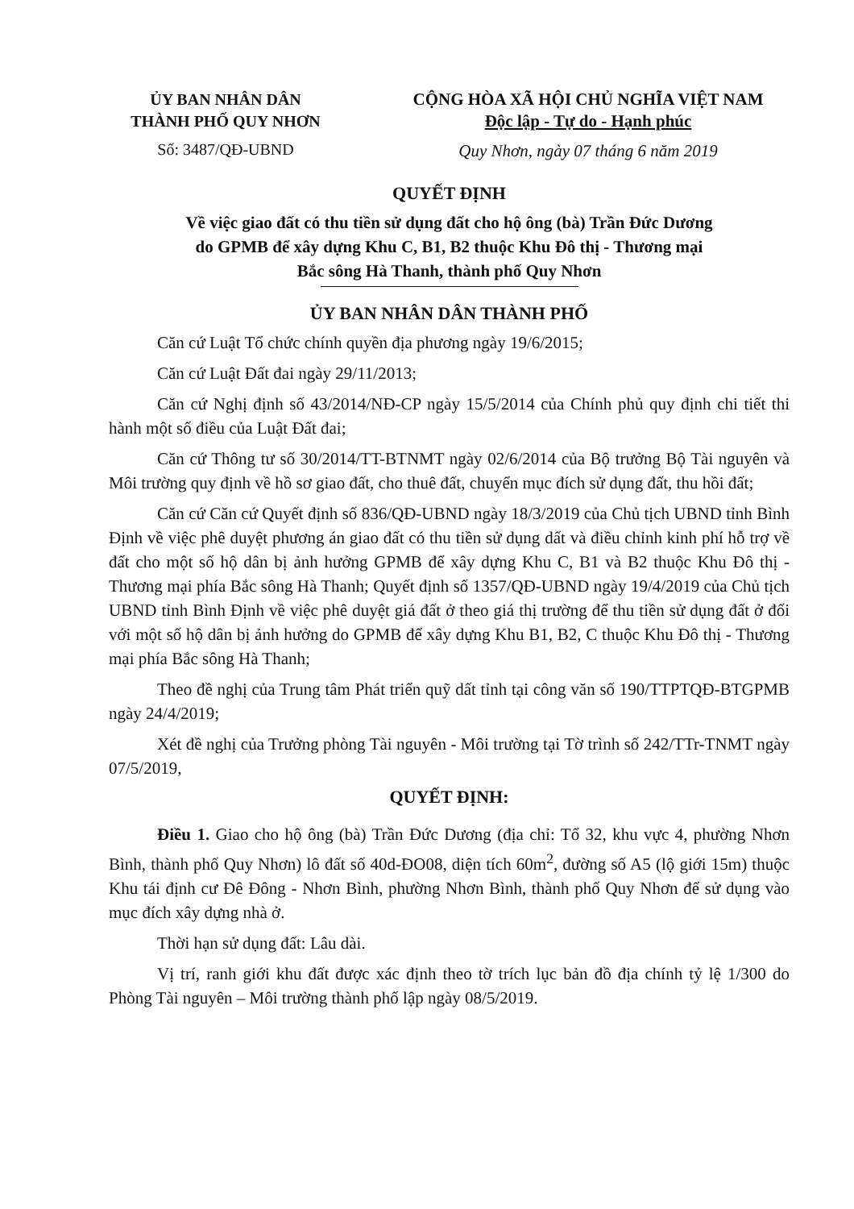ỦY BAN NHÂN DÂN
THÀNH PHỐ QUY NHƠN
Số: 3487/QĐ-UBND
CỘNG HÒA XÃ HỘI CHỦ NGHĨA VIỆT NAM
Độc lập - Tự do - Hạnh phúc
Quy Nhơn, ngày 07 tháng 6 năm 2019
QUYẾT ĐỊNH
Về việc giao đất có thu tiền sử dụng đất cho hộ ông (bà) Trần Đức Dương
do GPMB để xây dựng Khu C, B1, B2 thuộc Khu Đô thị - Thương mại
Bắc sông Hà Thanh, thành phố Quy Nhơn
ỦY BAN NHÂN DÂN THÀNH PHỐ
Căn cứ Luật Tổ chức chính quyền địa phương ngày 19/6/2015;
Căn cứ Luật Đất đai ngày 29/11/2013;
Căn cứ Nghị định số 43/2014/NĐ-CP ngày 15/5/2014 của Chính phủ quy định chi tiết thi hành một số điều của Luật Đất đai;
Căn cứ Thông tư số 30/2014/TT-BTNMT ngày 02/6/2014 của Bộ trưởng Bộ Tài nguyên và Môi trường quy định về hồ sơ giao đất, cho thuê đất, chuyển mục đích sử dụng đất, thu hồi đất;
Căn cứ Căn cứ Quyết định số 836/QĐ-UBND ngày 18/3/2019 của Chủ tịch UBND tỉnh Bình Định về việc phê duyệt phương án giao đất có thu tiền sử dụng dất và điều chỉnh kinh phí hỗ trợ về đất cho một số hộ dân bị ảnh hưởng GPMB để xây dựng Khu C, B1 và B2 thuộc Khu Đô thị - Thương mại phía Bắc sông Hà Thanh; Quyết định số 1357/QĐ-UBND ngày 19/4/2019 của Chủ tịch UBND tỉnh Bình Định về việc phê duyệt giá đất ở theo giá thị trường để thu tiền sử dụng đất ở đối với một số hộ dân bị ảnh hưởng do GPMB để xây dựng Khu B1, B2, C thuộc Khu Đô thị - Thương mại phía Bắc sông Hà Thanh;
Theo đề nghị của Trung tâm Phát triển quỹ dất tỉnh tại công văn số 190/TTPTQĐ-BTGPMB ngày 24/4/2019;
Xét đề nghị của Trưởng phòng Tài nguyên - Môi trường tại Tờ trình số 242/TTr-TNMT ngày 07/5/2019,
QUYẾT ĐỊNH:
Điều 1. Giao cho hộ ông (bà) Trần Đức Dương (địa chỉ: Tổ 32, khu vực 4, phường Nhơn Bình, thành phố Quy Nhơn) lô đất số 40d-ĐO08, diện tích 60m<sup>2</sup>, đường số A5 (lộ giới 15m) thuộc Khu tái định cư Đê Đông - Nhơn Bình, phường Nhơn Bình, thành phố Quy Nhơn để sử dụng vào mục đích xây dựng nhà ở.
Thời hạn sử dụng đất: Lâu dài.
Vị trí, ranh giới khu đất được xác định theo tờ trích lục bản đồ địa chính tỷ lệ 1/300 do Phòng Tài nguyên – Môi trường thành phố lập ngày 08/5/2019.